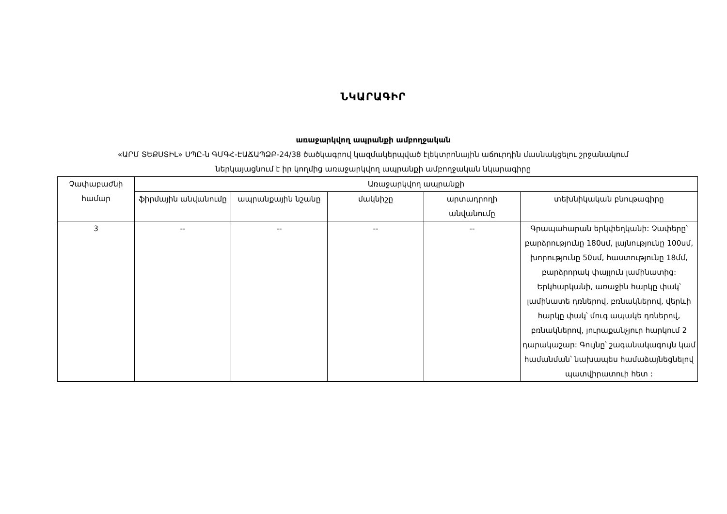ՆԿԱՐԱԳԻՐ
առաջարկվող ապրանքի ամբողջական
«ԱՐՄ ՏԵՔՍՏԻԼ» ՍՊԸ-ն ԳՄԳՀ-ԷԱՃԱՊՁԲ-24/38 ծածկագրով կազմակերպված էլեկտրոնային աճուրդին մասնակցելու շրջանակում
ներկայացնում է իր կողմից առաջարկվող ապրանքի ամբողջական նկարագիրը
| Չափաբաժնի համար | Առաջարկվող ապրանքի | | | | |
| --- | --- | --- | --- | --- | --- |
| | ֆիրմային անվանումը | ապրանքային նշանը | մակնիշը | արտադրողի անվանումը | տեխնիկական բնութագիրը |
| 3 | -- | -- | -- | -- | Գրապահարան երկփեղկանի: Չափերը՝ բարձրությունը 180սմ, լայնությունը 100սմ, խորությունը 50սմ, հաստությունը 18մմ, բարձրորակ փայլուն լամինատից: Երկհարկանի, առաջին հարկը փակ՝ լամինատե դռներով, բռնակներով, վերևի հարկը փակ՝ մուգ ապակե դռներով, բռնակներով, յուրաքանչյուր հարկում 2 դարակաշար: Գույնը՝ շագանակագույն կամ համանման՝ նախապես համաձայնեցնելով պատվիրատուի հետ : |